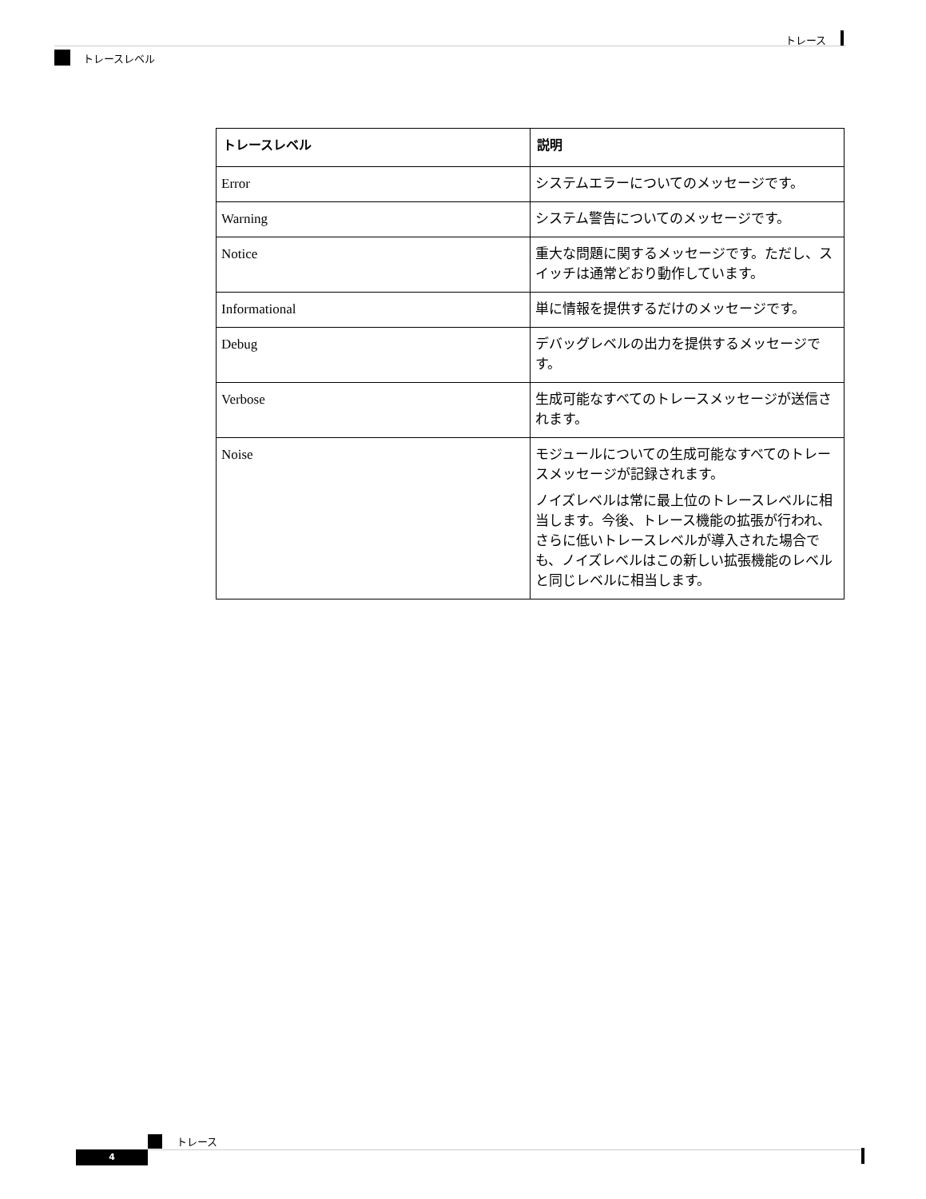トレース
トレースレベル
| トレースレベル | 説明 |
| --- | --- |
| Error | システムエラーについてのメッセージです。 |
| Warning | システム警告についてのメッセージです。 |
| Notice | 重大な問題に関するメッセージです。ただし、スイッチは通常どおり動作しています。 |
| Informational | 単に情報を提供するだけのメッセージです。 |
| Debug | デバッグレベルの出力を提供するメッセージです。 |
| Verbose | 生成可能なすべてのトレースメッセージが送信されます。 |
| Noise | モジュールについての生成可能なすべてのトレースメッセージが記録されます。 ノイズレベルは常に最上位のトレースレベルに相当します。今後、トレース機能の拡張が行われ、さらに低いトレースレベルが導入された場合でも、ノイズレベルはこの新しい拡張機能のレベルと同じレベルに相当します。 |
トレース
4